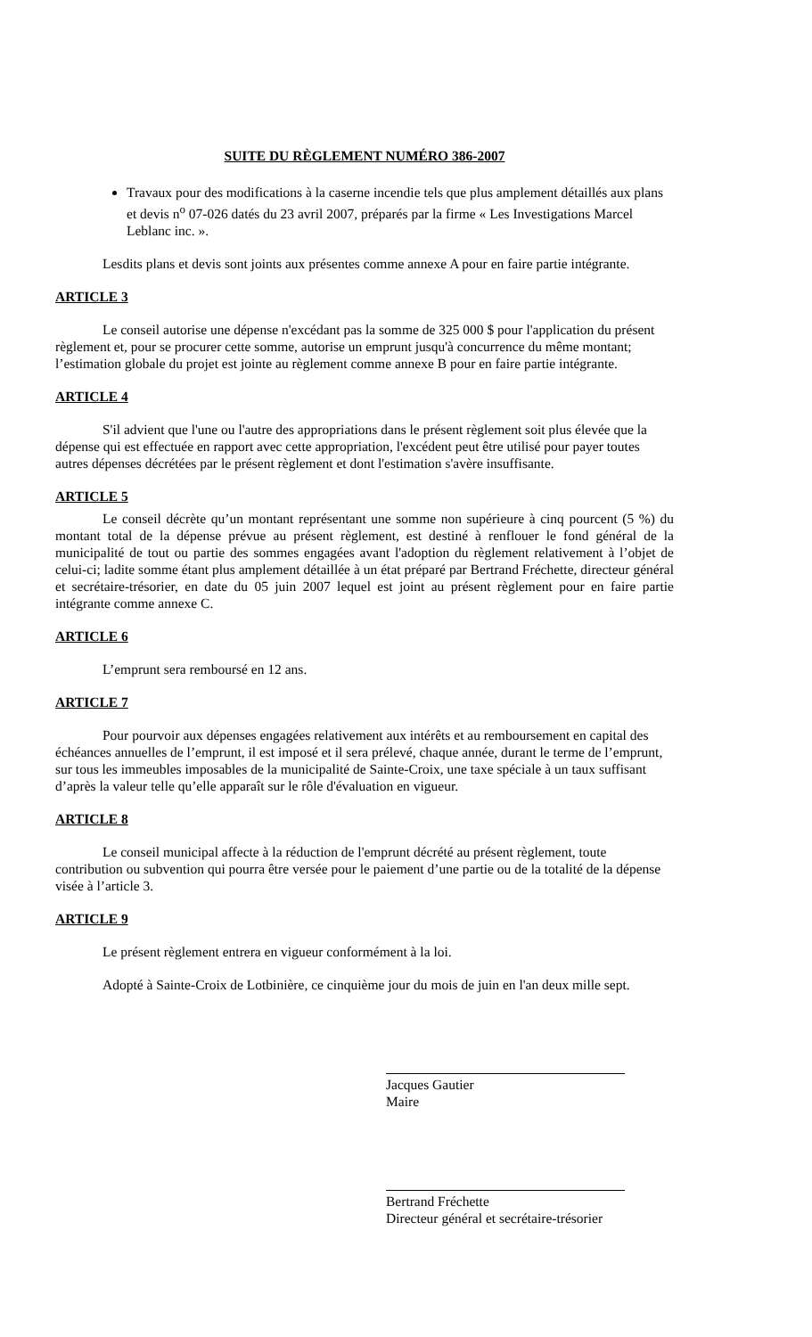SUITE DU RÈGLEMENT NUMÉRO 386-2007
Travaux pour des modifications à la caserne incendie tels que plus amplement détaillés aux plans et devis n<sup>o</sup> 07-026 datés du 23 avril 2007, préparés par la firme « Les Investigations Marcel Leblanc inc. ».
Lesdits plans et devis sont joints aux présentes comme annexe A pour en faire partie intégrante.
ARTICLE 3
Le conseil autorise une dépense n'excédant pas la somme de 325 000 $ pour l'application du présent règlement et, pour se procurer cette somme, autorise un emprunt jusqu'à concurrence du même montant; l’estimation globale du projet est jointe au règlement comme annexe B pour en faire partie intégrante.
ARTICLE 4
S'il advient que l'une ou l'autre des appropriations dans le présent règlement soit plus élevée que la dépense qui est effectuée en rapport avec cette appropriation, l'excédent peut être utilisé pour payer toutes autres dépenses décrétées par le présent règlement et dont l'estimation s'avère insuffisante.
ARTICLE 5
Le conseil décrète qu’un montant représentant une somme non supérieure à cinq pourcent (5 %) du montant total de la dépense prévue au présent règlement, est destiné à renflouer le fond général de la municipalité de tout ou partie des sommes engagées avant l'adoption du règlement relativement à l’objet de celui-ci; ladite somme étant plus amplement détaillée à un état préparé par Bertrand Fréchette, directeur général et secrétaire-trésorier, en date du 05 juin 2007 lequel est joint au présent règlement pour en faire partie intégrante comme annexe C.
ARTICLE 6
L’emprunt sera remboursé en 12 ans.
ARTICLE 7
Pour pourvoir aux dépenses engagées relativement aux intérêts et au remboursement en capital des échéances annuelles de l’emprunt, il est imposé et il sera prélevé, chaque année, durant le terme de l’emprunt, sur tous les immeubles imposables de la municipalité de Sainte-Croix, une taxe spéciale à un taux suffisant d’après la valeur telle qu’elle apparaît sur le rôle d'évaluation en vigueur.
ARTICLE 8
Le conseil municipal affecte à la réduction de l'emprunt décrété au présent règlement, toute contribution ou subvention qui pourra être versée pour le paiement d’une partie ou de la totalité de la dépense visée à l’article 3.
ARTICLE 9
Le présent règlement entrera en vigueur conformément à la loi.
Adopté à Sainte-Croix de Lotbinière, ce cinquième jour du mois de juin en l'an deux mille sept.
Jacques Gautier
Maire
Bertrand Fréchette
Directeur général et secrétaire-trésorier